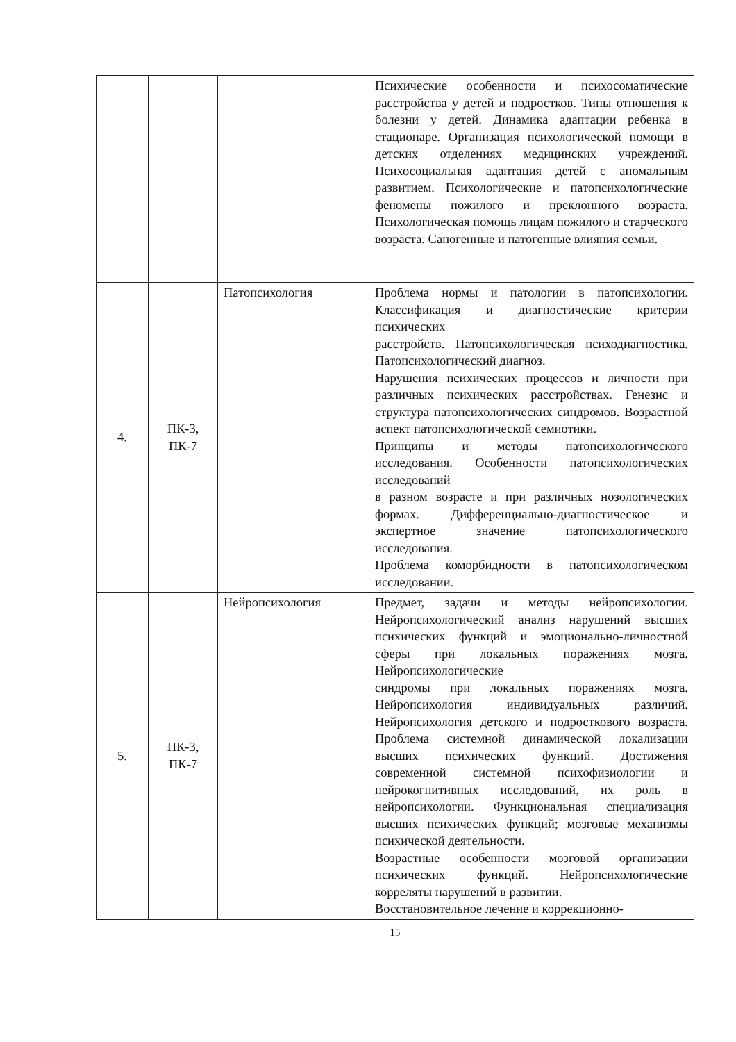| | | | Психические особенности и психосоматические расстройства у детей и подростков. Типы отношения к болезни у детей. Динамика адаптации ребенка в стационаре. Организация психологической помощи в детских отделениях медицинских учреждений. Психосоциальная адаптация детей с аномальным развитием. Психологические и патопсихологические феномены пожилого и преклонного возраста. Психологическая помощь лицам пожилого и старческого возраста. Саногенные и патогенные влияния семьи. |
| 4. | ПК-3, ПК-7 | Патопсихология | Проблема нормы и патологии в патопсихологии. Классификация и диагностические критерии психических расстройств. Патопсихологическая психодиагностика. Патопсихологический диагноз. Нарушения психических процессов и личности при различных психических расстройствах. Генезис и структура патопсихологических синдромов. Возрастной аспект патопсихологической семиотики. Принципы и методы патопсихологического исследования. Особенности патопсихологических исследований в разном возрасте и при различных нозологических формах. Дифференциально-диагностическое и экспертное значение патопсихологического исследования. Проблема коморбидности в патопсихологическом исследовании. |
| 5. | ПК-3, ПК-7 | Нейропсихология | Предмет, задачи и методы нейропсихологии. Нейропсихологический анализ нарушений высших психических функций и эмоционально-личностной сферы при локальных поражениях мозга. Нейропсихологические синдромы при локальных поражениях мозга. Нейропсихология индивидуальных различий. Нейропсихология детского и подросткового возраста. Проблема системной динамической локализации высших психических функций. Достижения современной системной психофизиологии и нейрокогнитивных исследований, их роль в нейропсихологии. Функциональная специализация высших психических функций; мозговые механизмы психической деятельности. Возрастные особенности мозговой организации психических функций. Нейропсихологические корреляты нарушений в развитии. Восстановительное лечение и коррекционно- |
15